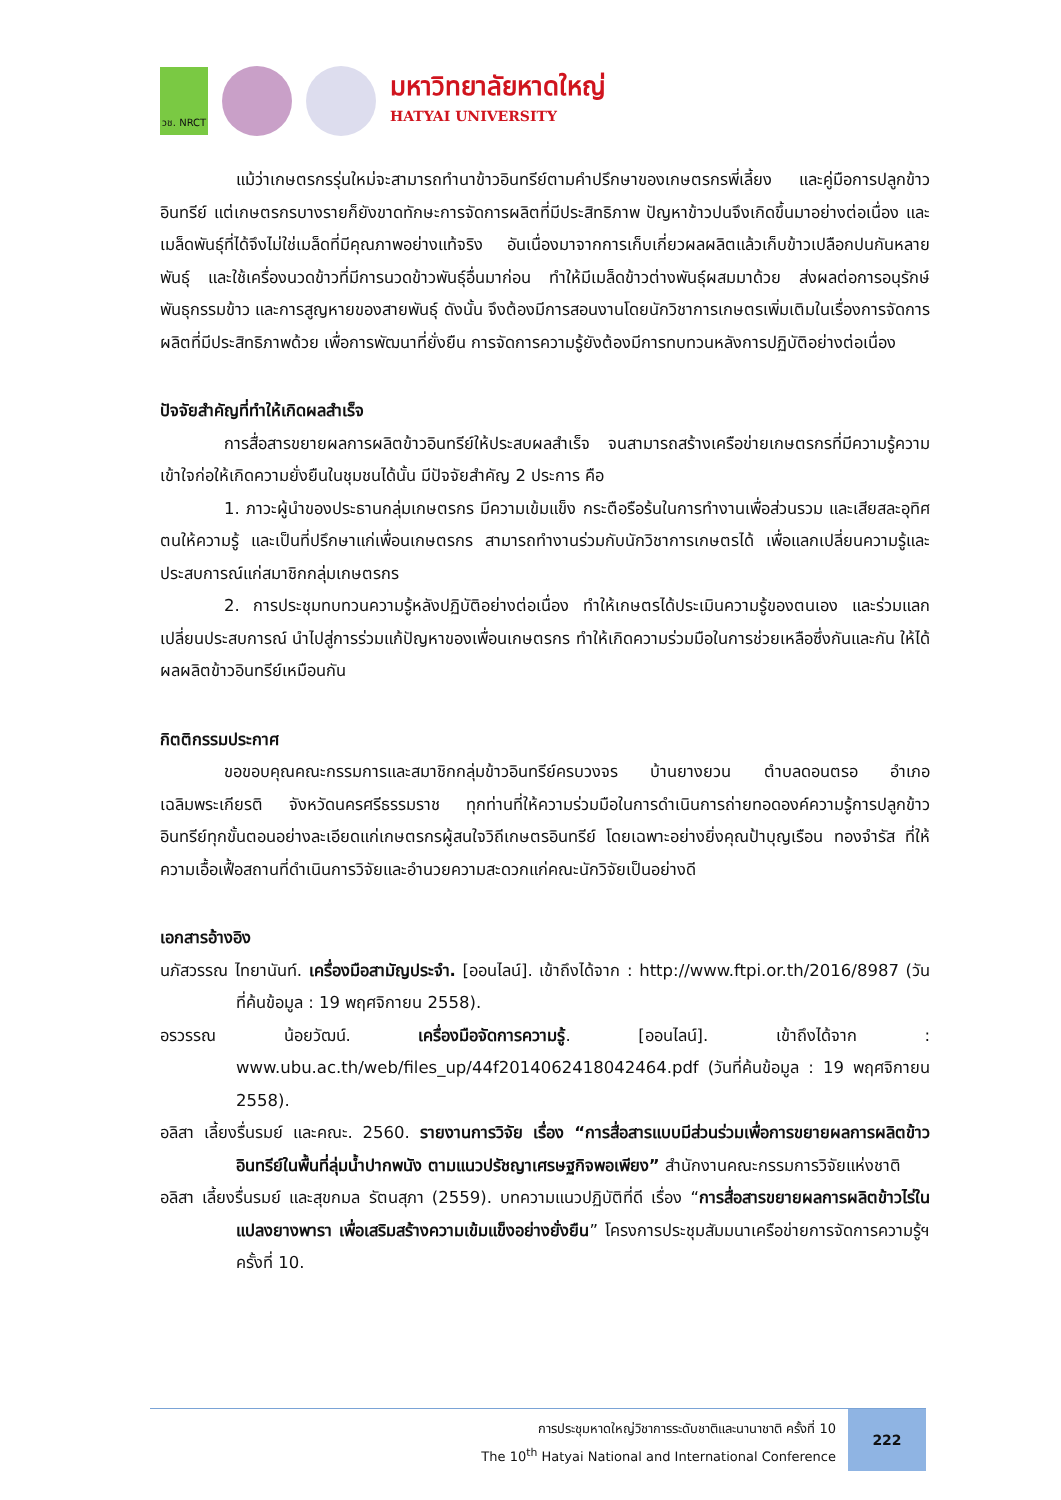วช. NRCT
มหาวิทยาลัยหาดใหญ่
HATYAI UNIVERSITY
แม้ว่าเกษตรกรรุ่นใหม่จะสามารถทำนาข้าวอินทรีย์ตามคำปรึกษาของเกษตรกรพี่เลี้ยง และคู่มือการปลูกข้าวอินทรีย์ แต่เกษตรกรบางรายก็ยังขาดทักษะการจัดการผลิตที่มีประสิทธิภาพ ปัญหาข้าวปนจึงเกิดขึ้นมาอย่างต่อเนื่อง และเมล็ดพันธุ์ที่ได้จึงไม่ใช่เมล็ดที่มีคุณภาพอย่างแท้จริง อันเนื่องมาจากการเก็บเกี่ยวผลผลิตแล้วเก็บข้าวเปลือกปนกันหลายพันธุ์ และใช้เครื่องนวดข้าวที่มีการนวดข้าวพันธุ์อื่นมาก่อน ทำให้มีเมล็ดข้าวต่างพันธุ์ผสมมาด้วย ส่งผลต่อการอนุรักษ์พันธุกรรมข้าว และการสูญหายของสายพันธุ์ ดังนั้น จึงต้องมีการสอนงานโดยนักวิชาการเกษตรเพิ่มเติมในเรื่องการจัดการผลิตที่มีประสิทธิภาพด้วย เพื่อการพัฒนาที่ยั่งยืน การจัดการความรู้ยังต้องมีการทบทวนหลังการปฏิบัติอย่างต่อเนื่อง
ปัจจัยสำคัญที่ทำให้เกิดผลสำเร็จ
การสื่อสารขยายผลการผลิตข้าวอินทรีย์ให้ประสบผลสำเร็จ จนสามารถสร้างเครือข่ายเกษตรกรที่มีความรู้ความเข้าใจก่อให้เกิดความยั่งยืนในชุมชนได้นั้น มีปัจจัยสำคัญ 2 ประการ คือ
1. ภาวะผู้นำของประธานกลุ่มเกษตรกร มีความเข้มแข็ง กระตือรือร้นในการทำงานเพื่อส่วนรวม และเสียสละอุทิศตนให้ความรู้ และเป็นที่ปรึกษาแก่เพื่อนเกษตรกร สามารถทำงานร่วมกับนักวิชาการเกษตรได้ เพื่อแลกเปลี่ยนความรู้และประสบการณ์แก่สมาชิกกลุ่มเกษตรกร
2. การประชุมทบทวนความรู้หลังปฏิบัติอย่างต่อเนื่อง ทำให้เกษตรได้ประเมินความรู้ของตนเอง และร่วมแลกเปลี่ยนประสบการณ์ นำไปสู่การร่วมแก้ปัญหาของเพื่อนเกษตรกร ทำให้เกิดความร่วมมือในการช่วยเหลือซึ่งกันและกัน ให้ได้ผลผลิตข้าวอินทรีย์เหมือนกัน
กิตติกรรมประกาศ
ขอขอบคุณคณะกรรมการและสมาชิกกลุ่มข้าวอินทรีย์ครบวงจร บ้านยางยวน ตำบลดอนตรอ อำเภอเฉลิมพระเกียรติ จังหวัดนครศรีธรรมราช ทุกท่านที่ให้ความร่วมมือในการดำเนินการถ่ายทอดองค์ความรู้การปลูกข้าวอินทรีย์ทุกขั้นตอนอย่างละเอียดแก่เกษตรกรผู้สนใจวิถีเกษตรอินทรีย์ โดยเฉพาะอย่างยิ่งคุณป้าบุญเรือน ทองจำรัส ที่ให้ความเอื้อเฟื้อสถานที่ดำเนินการวิจัยและอำนวยความสะดวกแก่คณะนักวิจัยเป็นอย่างดี
เอกสารอ้างอิง
นภัสวรรณ ไทยานันท์. เครื่องมือสามัญประจำ. [ออนไลน์]. เข้าถึงได้จาก : http://www.ftpi.or.th/2016/8987 (วันที่ค้นข้อมูล : 19 พฤศจิกายน 2558).
อรวรรณ น้อยวัฒน์. เครื่องมือจัดการความรู้. [ออนไลน์]. เข้าถึงได้จาก : www.ubu.ac.th/web/files_up/44f2014062418042464.pdf (วันที่ค้นข้อมูล : 19 พฤศจิกายน 2558).
อลิสา เลี้ยงรื่นรมย์ และคณะ. 2560. รายงานการวิจัย เรื่อง “การสื่อสารแบบมีส่วนร่วมเพื่อการขยายผลการผลิตข้าวอินทรีย์ในพื้นที่ลุ่มน้ำปากพนัง ตามแนวปรัชญาเศรษฐกิจพอเพียง” สำนักงานคณะกรรมการวิจัยแห่งชาติ
อลิสา เลี้ยงรื่นรมย์ และสุขกมล รัตนสุภา (2559). บทความแนวปฏิบัติที่ดี เรื่อง “การสื่อสารขยายผลการผลิตข้าวไร่ในแปลงยางพารา เพื่อเสริมสร้างความเข้มแข็งอย่างยั่งยืน” โครงการประชุมสัมมนาเครือข่ายการจัดการความรู้ฯ ครั้งที่ 10.
การประชุมหาดใหญ่วิชาการระดับชาติและนานาชาติ ครั้งที่ 10
The 10<sup>th</sup> Hatyai National and International Conference
222